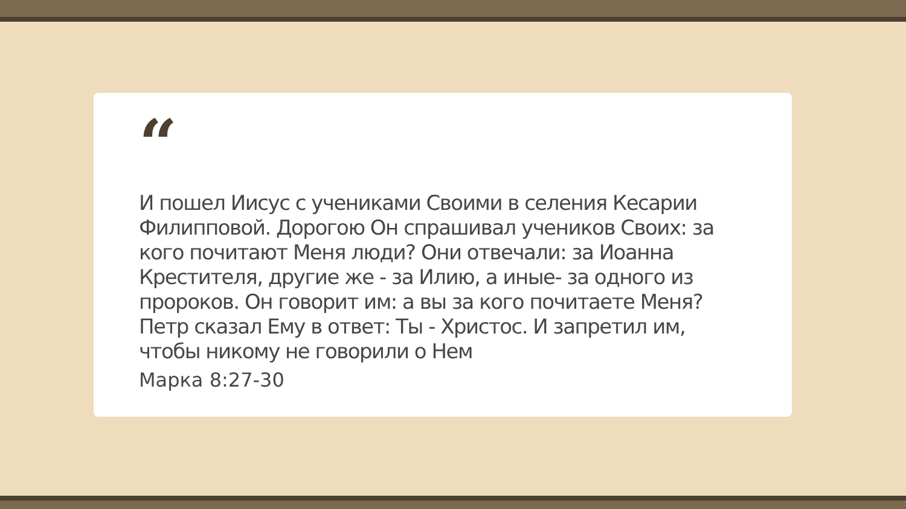“
И пошел Иисус с учениками Своими в селения Кесарии Филипповой. Дорогою Он спрашивал учеников Своих: за кого почитают Меня люди? Они отвечали: за Иоанна Крестителя, другие же - за Илию, а иные- за одного из пророков. Он говорит им: а вы за кого почитаете Меня? Петр сказал Ему в ответ: Ты - Христос. И запретил им, чтобы никому не говорили о Нем
Марка 8:27-30